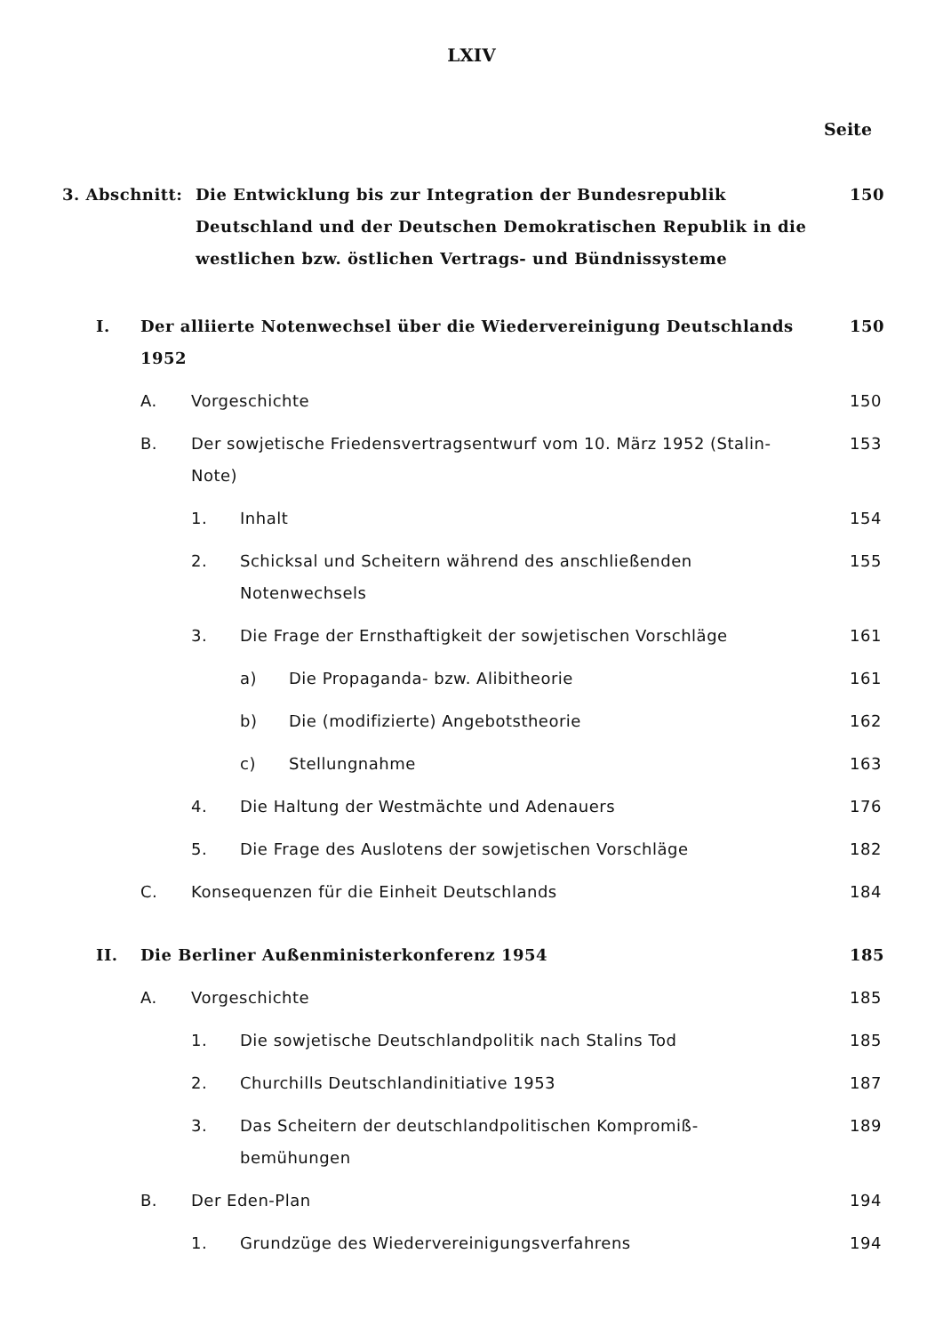LXIV
Seite
3. Abschnitt: Die Entwicklung bis zur Integration der Bundesrepublik Deutschland und der Deutschen Demokratischen Republik in die westlichen bzw. östlichen Vertrags- und Bündnissysteme
150
I. Der alliierte Notenwechsel über die Wiedervereinigung Deutschlands 1952
150
A. Vorgeschichte 150
B. Der sowjetische Friedensvertragsentwurf vom 10. März 1952 (Stalin-Note)
153
1. Inhalt 154
2. Schicksal und Scheitern während des anschließenden Notenwechsels
155
3. Die Frage der Ernsthaftigkeit der sowjetischen Vorschläge
161
a) Die Propaganda- bzw. Alibitheorie
161
b) Die (modifizierte) Angebotstheorie
162
c) Stellungnahme 163
4. Die Haltung der Westmächte und Adenauers
176
5. Die Frage des Auslotens der sowjetischen Vorschläge
182
C. Konsequenzen für die Einheit Deutschlands
184
II. Die Berliner Außenministerkonferenz 1954
185
A. Vorgeschichte 185
1. Die sowjetische Deutschlandpolitik nach Stalins Tod
185
2. Churchills Deutschlandinitiative 1953
187
3. Das Scheitern der deutschlandpolitischen Kompromiß-bemühungen
189
B. Der Eden-Plan 194
1. Grundzüge des Wiedervereinigungsverfahrens
194